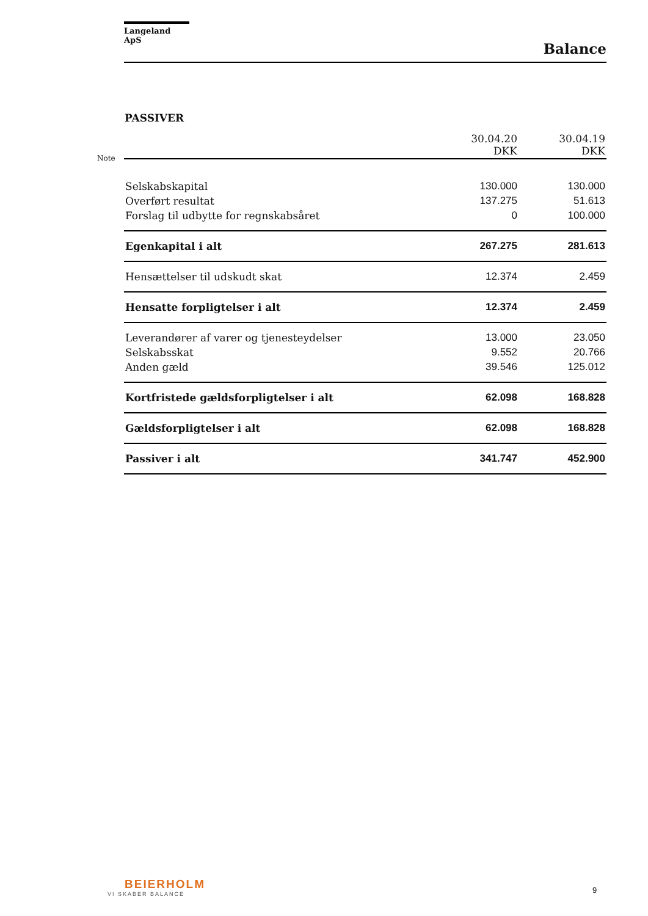Langeland ApS
Balance
PASSIVER
Note
| | 30.04.20 DKK | 30.04.19 DKK |
| Selskabskapital | 130.000 | 130.000 |
| Overført resultat | 137.275 | 51.613 |
| Forslag til udbytte for regnskabsåret | 0 | 100.000 |
| Egenkapital i alt | 267.275 | 281.613 |
| Hensættelser til udskudt skat | 12.374 | 2.459 |
| Hensatte forpligtelser i alt | 12.374 | 2.459 |
| Leverandører af varer og tjenesteydelser | 13.000 | 23.050 |
| Selskabsskat | 9.552 | 20.766 |
| Anden gæld | 39.546 | 125.012 |
| Kortfristede gældsforpligtelser i alt | 62.098 | 168.828 |
| Gældsforpligtelser i alt | 62.098 | 168.828 |
| Passiver i alt | 341.747 | 452.900 |
BEIERHOLM
VI SKABER BALANCE
9